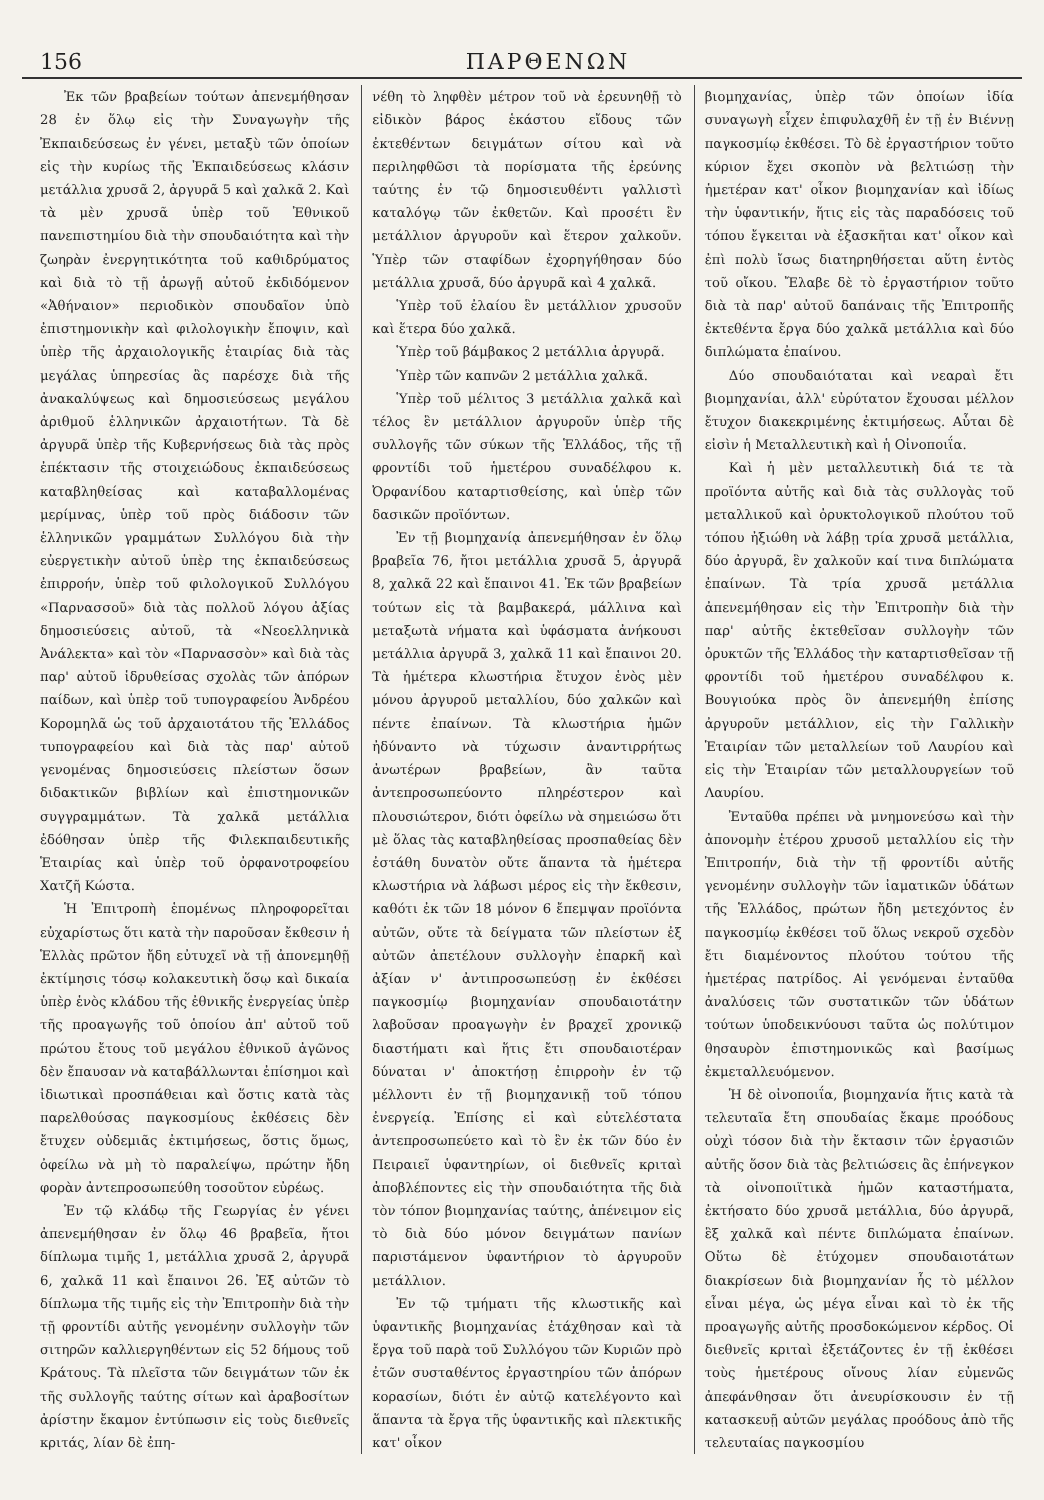156 ΠΑΡΘΕΝΩΝ
Ἐκ τῶν βραβείων τούτων ἀπενεμήθησαν 28 ἐν ὅλῳ εἰς τὴν Συναγωγὴν τῆς Ἐκπαιδεύσεως ἐν γένει, μεταξὺ τῶν ὁποίων εἰς τὴν κυρίως τῆς Ἐκπαιδεύσεως κλάσιν μετάλλια χρυσᾶ 2, ἀργυρᾶ 5 καὶ χαλκᾶ 2. Καὶ τὰ μὲν χρυσᾶ ὑπὲρ τοῦ Ἐθνικοῦ πανεπιστημίου διὰ τὴν σπουδαιότητα καὶ τὴν ζωηρὰν ἐνεργητικότητα τοῦ καθιδρύματος καὶ διὰ τὸ τῇ ἀρωγῇ αὐτοῦ ἐκδιδόμενον «Ἀθήναιον» περιοδικὸν σπουδαῖον ὑπὸ ἐπιστημονικὴν καὶ φιλολογικὴν ἔποψιν, καὶ ὑπὲρ τῆς ἀρχαιολογικῆς ἑταιρίας διὰ τὰς μεγάλας ὑπηρεσίας ἃς παρέσχε διὰ τῆς ἀνακαλύψεως καὶ δημοσιεύσεως μεγάλου ἀριθμοῦ ἑλληνικῶν ἀρχαιοτήτων. Τὰ δὲ ἀργυρᾶ ὑπὲρ τῆς Κυβερνήσεως διὰ τὰς πρὸς ἐπέκτασιν τῆς στοιχειώδους ἐκπαιδεύσεως καταβληθείσας καὶ καταβαλλομένας μερίμνας, ὑπὲρ τοῦ πρὸς διάδοσιν τῶν ἑλληνικῶν γραμμάτων Συλλόγου διὰ τὴν εὐεργετικὴν αὐτοῦ ὑπὲρ της ἐκπαιδεύσεως ἐπιρροήν, ὑπὲρ τοῦ φιλολογικοῦ Συλλόγου «Παρνασσοῦ» διὰ τὰς πολλοῦ λόγου ἀξίας δημοσιεύσεις αὐτοῦ, τὰ «Νεοελληνικὰ Ἀνάλεκτα» καὶ τὸν «Παρνασσὸν» καὶ διὰ τὰς παρ' αὐτοῦ ἱδρυθείσας σχολὰς τῶν ἀπόρων παίδων, καὶ ὑπὲρ τοῦ τυπογραφείου Ἀνδρέου Κορομηλᾶ ὡς τοῦ ἀρχαιοτάτου τῆς Ἑλλάδος τυπογραφείου καὶ διὰ τὰς παρ' αὐτοῦ γενομένας δημοσιεύσεις πλείστων ὅσων διδακτικῶν βιβλίων καὶ ἐπιστημονικῶν συγγραμμάτων. Τὰ χαλκᾶ μετάλλια ἐδόθησαν ὑπὲρ τῆς Φιλεκπαιδευτικῆς Ἑταιρίας καὶ ὑπὲρ τοῦ ὀρφανοτροφείου Χατζῆ Κώστα.
Ἡ Ἐπιτροπὴ ἑπομένως πληροφορεῖται εὐχαρίστως ὅτι κατὰ τὴν παροῦσαν ἔκθεσιν ἡ Ἑλλὰς πρῶτον ἤδη εὐτυχεῖ νὰ τῇ ἀπονεμηθῇ ἐκτίμησις τόσῳ κολακευτικὴ ὅσῳ καὶ δικαία ὑπὲρ ἑνὸς κλάδου τῆς ἐθνικῆς ἐνεργείας ὑπὲρ τῆς προαγωγῆς τοῦ ὁποίου ἀπ' αὐτοῦ τοῦ πρώτου ἔτους τοῦ μεγάλου ἐθνικοῦ ἀγῶνος δὲν ἔπαυσαν νὰ καταβάλλωνται ἐπίσημοι καὶ ἰδιωτικαὶ προσπάθειαι καὶ ὅστις κατὰ τὰς παρελθούσας παγκοσμίους ἐκθέσεις δὲν ἔτυχεν οὐδεμιᾶς ἐκτιμήσεως, ὅστις ὅμως, ὀφείλω νὰ μὴ τὸ παραλείψω, πρώτην ἤδη φορὰν ἀντεπροσωπεύθη τοσοῦτον εὐρέως.
Ἐν τῷ κλάδῳ τῆς Γεωργίας ἐν γένει ἀπενεμήθησαν ἐν ὅλῳ 46 βραβεῖα, ἤτοι δίπλωμα τιμῆς 1, μετάλλια χρυσᾶ 2, ἀργυρᾶ 6, χαλκᾶ 11 καὶ ἔπαινοι 26. Ἐξ αὐτῶν τὸ δίπλωμα τῆς τιμῆς εἰς τὴν Ἐπιτροπὴν διὰ τὴν τῇ φροντίδι αὐτῆς γενομένην συλλογὴν τῶν σιτηρῶν καλλιεργηθέντων εἰς 52 δήμους τοῦ Κράτους. Τὰ πλεῖστα τῶν δειγμάτων τῶν ἐκ τῆς συλλογῆς ταύτης σίτων καὶ ἀραβοσίτων ἀρίστην ἔκαμον ἐντύπωσιν εἰς τοὺς διεθνεῖς κριτάς, λίαν δὲ ἐπη-
νέθη τὸ ληφθὲν μέτρον τοῦ νὰ ἐρευνηθῇ τὸ εἰδικὸν βάρος ἑκάστου εἴδους τῶν ἐκτεθέντων δειγμάτων σίτου καὶ νὰ περιληφθῶσι τὰ πορίσματα τῆς ἐρεύνης ταύτης ἐν τῷ δημοσιευθέντι γαλλιστὶ καταλόγῳ τῶν ἐκθετῶν. Καὶ προσέτι ἓν μετάλλιον ἀργυροῦν καὶ ἕτερον χαλκοῦν. Ὑπὲρ τῶν σταφίδων ἐχορηγήθησαν δύο μετάλλια χρυσᾶ, δύο ἀργυρᾶ καὶ 4 χαλκᾶ.
Ὑπὲρ τοῦ ἐλαίου ἓν μετάλλιον χρυσοῦν καὶ ἕτερα δύο χαλκᾶ.
Ὑπὲρ τοῦ βάμβακος 2 μετάλλια ἀργυρᾶ.
Ὑπὲρ τῶν καπνῶν 2 μετάλλια χαλκᾶ.
Ὑπὲρ τοῦ μέλιτος 3 μετάλλια χαλκᾶ καὶ τέλος ἓν μετάλλιον ἀργυροῦν ὑπὲρ τῆς συλλογῆς τῶν σύκων τῆς Ἑλλάδος, τῆς τῇ φροντίδι τοῦ ἡμετέρου συναδέλφου κ. Ὀρφανίδου καταρτισθείσης, καὶ ὑπὲρ τῶν δασικῶν προϊόντων.
Ἐν τῇ βιομηχανίᾳ ἀπενεμήθησαν ἐν ὅλῳ βραβεῖα 76, ἤτοι μετάλλια χρυσᾶ 5, ἀργυρᾶ 8, χαλκᾶ 22 καὶ ἔπαινοι 41. Ἐκ τῶν βραβείων τούτων εἰς τὰ βαμβακερά, μάλλινα καὶ μεταξωτὰ νήματα καὶ ὑφάσματα ἀνήκουσι μετάλλια ἀργυρᾶ 3, χαλκᾶ 11 καὶ ἔπαινοι 20. Τὰ ἡμέτερα κλωστήρια ἔτυχον ἑνὸς μὲν μόνου ἀργυροῦ μεταλλίου, δύο χαλκῶν καὶ πέντε ἐπαίνων. Τὰ κλωστήρια ἡμῶν ἠδύναντο νὰ τύχωσιν ἀναντιρρήτως ἀνωτέρων βραβείων, ἂν ταῦτα ἀντεπροσωπεύοντο πληρέστερον καὶ πλουσιώτερον, διότι ὀφείλω νὰ σημειώσω ὅτι μὲ ὅλας τὰς καταβληθείσας προσπαθείας δὲν ἐστάθη δυνατὸν οὔτε ἅπαντα τὰ ἡμέτερα κλωστήρια νὰ λάβωσι μέρος εἰς τὴν ἔκθεσιν, καθότι ἐκ τῶν 18 μόνον 6 ἔπεμψαν προϊόντα αὐτῶν, οὔτε τὰ δείγματα τῶν πλείστων ἐξ αὐτῶν ἀπετέλουν συλλογὴν ἐπαρκῆ καὶ ἀξίαν ν' ἀντιπροσωπεύσῃ ἐν ἐκθέσει παγκοσμίῳ βιομηχανίαν σπουδαιοτάτην λαβοῦσαν προαγωγὴν ἐν βραχεῖ χρονικῷ διαστήματι καὶ ἥτις ἔτι σπουδαιοτέραν δύναται ν' ἀποκτήσῃ ἐπιρροὴν ἐν τῷ μέλλοντι ἐν τῇ βιομηχανικῇ τοῦ τόπου ἐνεργείᾳ. Ἐπίσης εἰ καὶ εὐτελέστατα ἀντεπροσωπεύετο καὶ τὸ ἓν ἐκ τῶν δύο ἐν Πειραιεῖ ὑφαντηρίων, οἱ διεθνεῖς κριταὶ ἀποβλέποντες εἰς τὴν σπουδαιότητα τῆς διὰ τὸν τόπον βιομηχανίας ταύτης, ἀπένειμον εἰς τὸ διὰ δύο μόνον δειγμάτων πανίων παριστάμενον ὑφαντήριον τὸ ἀργυροῦν μετάλλιον.
Ἐν τῷ τμήματι τῆς κλωστικῆς καὶ ὑφαντικῆς βιομηχανίας ἐτάχθησαν καὶ τὰ ἔργα τοῦ παρὰ τοῦ Συλλόγου τῶν Κυριῶν πρὸ ἐτῶν συσταθέντος ἐργαστηρίου τῶν ἀπόρων κορασίων, διότι ἐν αὐτῷ κατελέγοντο καὶ ἅπαντα τὰ ἔργα τῆς ὑφαντικῆς καὶ πλεκτικῆς κατ' οἶκον
βιομηχανίας, ὑπὲρ τῶν ὁποίων ἰδία συναγωγὴ εἶχεν ἐπιφυλαχθῆ ἐν τῇ ἐν Βιέννῃ παγκοσμίῳ ἐκθέσει. Τὸ δὲ ἐργαστήριον τοῦτο κύριον ἔχει σκοπὸν νὰ βελτιώσῃ τὴν ἡμετέραν κατ' οἶκον βιομηχανίαν καὶ ἰδίως τὴν ὑφαντικήν, ἥτις εἰς τὰς παραδόσεις τοῦ τόπου ἔγκειται νὰ ἐξασκῆται κατ' οἶκον καὶ ἐπὶ πολὺ ἴσως διατηρηθήσεται αὕτη ἐντὸς τοῦ οἴκου. Ἔλαβε δὲ τὸ ἐργαστήριον τοῦτο διὰ τὰ παρ' αὐτοῦ δαπάναις τῆς Ἐπιτροπῆς ἐκτεθέντα ἔργα δύο χαλκᾶ μετάλλια καὶ δύο διπλώματα ἐπαίνου.
Δύο σπουδαιόταται καὶ νεαραὶ ἔτι βιομηχανίαι, ἀλλ' εὐρύτατον ἔχουσαι μέλλον ἔτυχον διακεκριμένης ἐκτιμήσεως. Αὗται δὲ εἰσὶν ἡ Μεταλλευτικὴ καὶ ἡ Οἰνοποιΐα.
Καὶ ἡ μὲν μεταλλευτικὴ διά τε τὰ προϊόντα αὐτῆς καὶ διὰ τὰς συλλογὰς τοῦ μεταλλικοῦ καὶ ὀρυκτολογικοῦ πλούτου τοῦ τόπου ἠξιώθη νὰ λάβῃ τρία χρυσᾶ μετάλλια, δύο ἀργυρᾶ, ἓν χαλκοῦν καί τινα διπλώματα ἐπαίνων. Τὰ τρία χρυσᾶ μετάλλια ἀπενεμήθησαν εἰς τὴν Ἐπιτροπὴν διὰ τὴν παρ' αὐτῆς ἐκτεθεῖσαν συλλογὴν τῶν ὀρυκτῶν τῆς Ἑλλάδος τὴν καταρτισθεῖσαν τῇ φροντίδι τοῦ ἡμετέρου συναδέλφου κ. Βουγιούκα πρὸς ὃν ἀπενεμήθη ἐπίσης ἀργυροῦν μετάλλιον, εἰς τὴν Γαλλικὴν Ἑταιρίαν τῶν μεταλλείων τοῦ Λαυρίου καὶ εἰς τὴν Ἑταιρίαν τῶν μεταλλουργείων τοῦ Λαυρίου.
Ἐνταῦθα πρέπει νὰ μνημονεύσω καὶ τὴν ἀπονομὴν ἑτέρου χρυσοῦ μεταλλίου εἰς τὴν Ἐπιτροπήν, διὰ τὴν τῇ φροντίδι αὐτῆς γενομένην συλλογὴν τῶν ἰαματικῶν ὑδάτων τῆς Ἑλλάδος, πρώτων ἤδη μετεχόντος ἐν παγκοσμίῳ ἐκθέσει τοῦ ὅλως νεκροῦ σχεδὸν ἔτι διαμένοντος πλούτου τούτου τῆς ἡμετέρας πατρίδος. Αἱ γενόμεναι ἐνταῦθα ἀναλύσεις τῶν συστατικῶν τῶν ὑδάτων τούτων ὑποδεικνύουσι ταῦτα ὡς πολύτιμον θησαυρὸν ἐπιστημονικῶς καὶ βασίμως ἐκμεταλλευόμενον.
Ἡ δὲ οἰνοποιΐα, βιομηχανία ἥτις κατὰ τὰ τελευταῖα ἔτη σπουδαίας ἔκαμε προόδους οὐχὶ τόσον διὰ τὴν ἔκτασιν τῶν ἐργασιῶν αὐτῆς ὅσον διὰ τὰς βελτιώσεις ἃς ἐπήνεγκον τὰ οἰνοποιϊτικὰ ἡμῶν καταστήματα, ἐκτήσατο δύο χρυσᾶ μετάλλια, δύο ἀργυρᾶ, ἓξ χαλκᾶ καὶ πέντε διπλώματα ἐπαίνων. Οὕτω δὲ ἐτύχομεν σπουδαιοτάτων διακρίσεων διὰ βιομηχανίαν ἧς τὸ μέλλον εἶναι μέγα, ὡς μέγα εἶναι καὶ τὸ ἐκ τῆς προαγωγῆς αὐτῆς προσδοκώμενον κέρδος. Οἱ διεθνεῖς κριταὶ ἐξετάζοντες ἐν τῇ ἐκθέσει τοὺς ἡμετέρους οἴνους λίαν εὐμενῶς ἀπεφάνθησαν ὅτι ἀνευρίσκουσιν ἐν τῇ κατασκευῇ αὐτῶν μεγάλας προόδους ἀπὸ τῆς τελευταίας παγκοσμίου